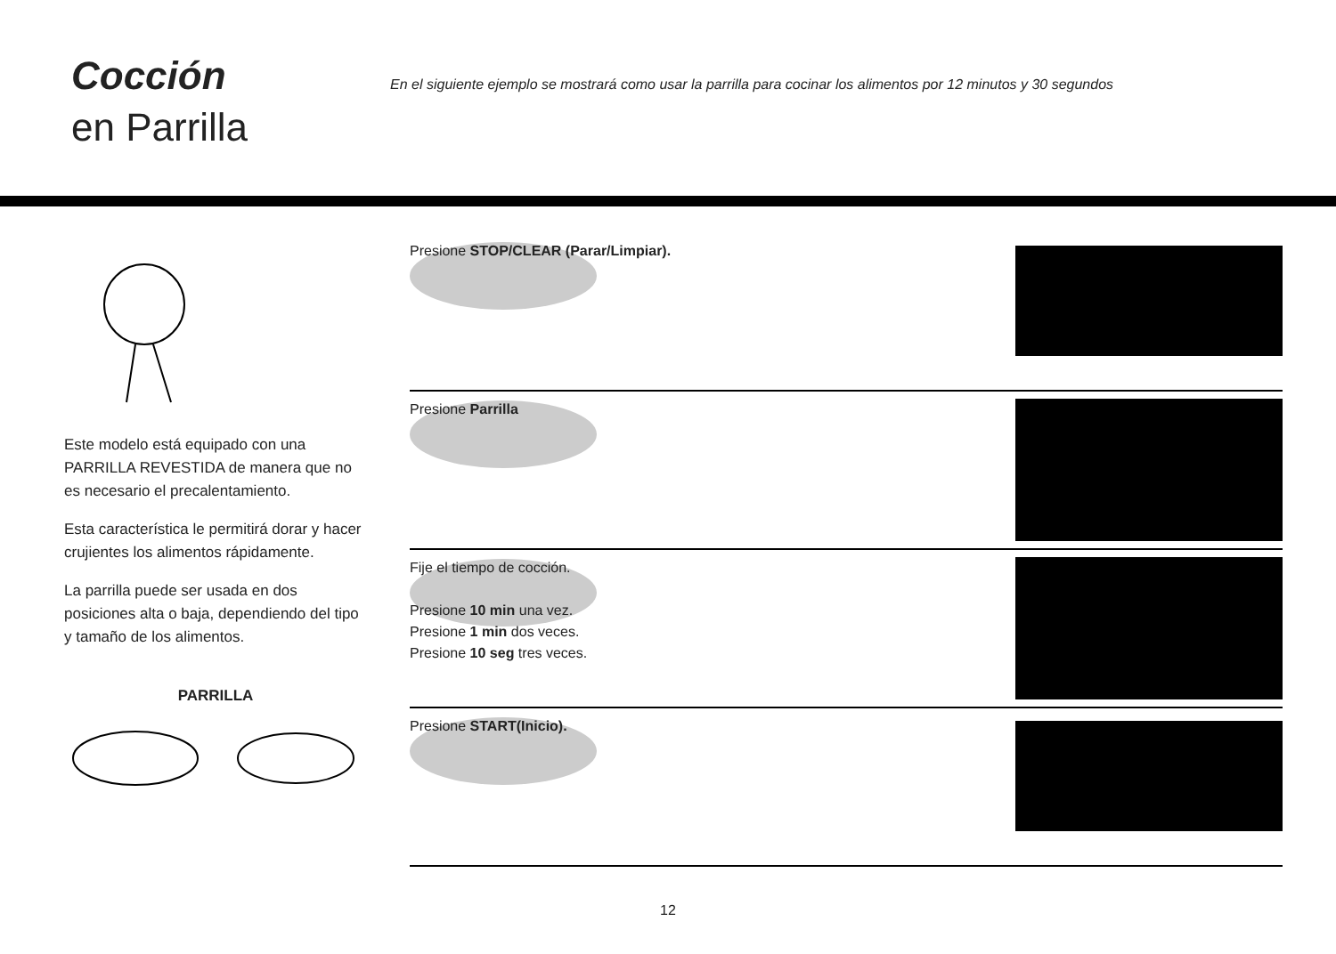Cocción
en Parrilla
En el siguiente ejemplo se mostrará como usar la parrilla para cocinar los alimentos por 12 minutos y 30 segundos
Este modelo está equipado con una PARRILLA REVESTIDA de manera que no es necesario el precalentamiento.
Esta característica le permitirá dorar y hacer crujientes los alimentos rápidamente.
La parrilla puede ser usada en dos posiciones alta o baja, dependiendo del tipo y tamaño de los alimentos.
PARRILLA
Presione STOP/CLEAR (Parar/Limpiar).
Presione Parrilla
Fije el tiempo de cocción.
Presione 10 min una vez.
Presione 1 min dos veces.
Presione 10 seg tres veces.
Presione START(Inicio).
12